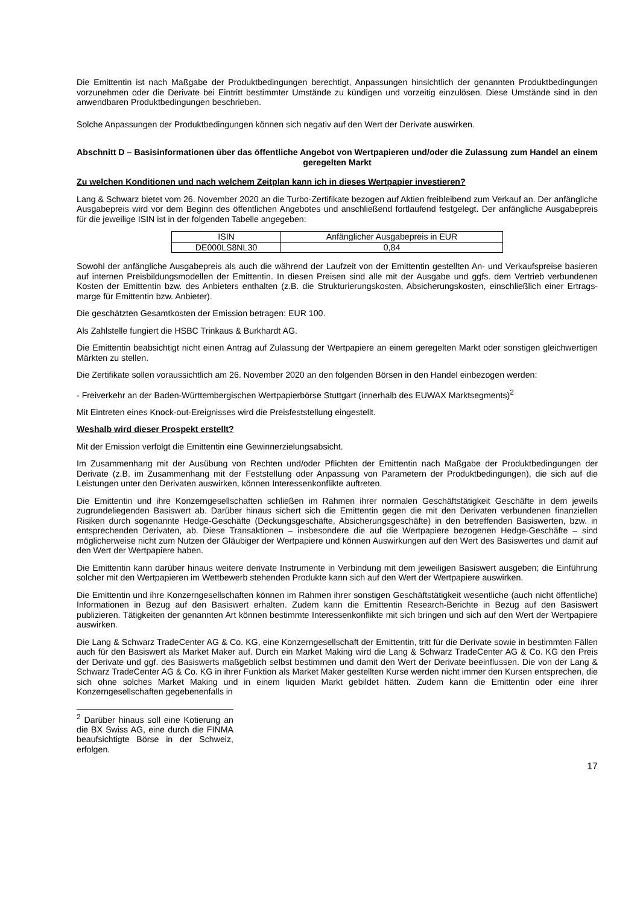Die Emittentin ist nach Maßgabe der Produktbedingungen berechtigt, Anpassungen hinsichtlich der genannten Produktbedingungen vorzunehmen oder die Derivate bei Eintritt bestimmter Umstände zu kündigen und vorzeitig einzulösen. Diese Umstände sind in den anwendbaren Produktbedingungen beschrieben.
Solche Anpassungen der Produktbedingungen können sich negativ auf den Wert der Derivate auswirken.
Abschnitt D – Basisinformationen über das öffentliche Angebot von Wertpapieren und/oder die Zulassung zum Handel an einem geregelten Markt
Zu welchen Konditionen und nach welchem Zeitplan kann ich in dieses Wertpapier investieren?
Lang & Schwarz bietet vom 26. November 2020 an die Turbo-Zertifikate bezogen auf Aktien freibleibend zum Verkauf an. Der anfängliche Ausgabepreis wird vor dem Beginn des öffentlichen Angebotes und anschließend fortlaufend festgelegt. Der anfängliche Ausgabepreis für die jeweilige ISIN ist in der folgenden Tabelle angegeben:
| ISIN | Anfänglicher Ausgabepreis in EUR |
| --- | --- |
| DE000LS8NL30 | 0,84 |
Sowohl der anfängliche Ausgabepreis als auch die während der Laufzeit von der Emittentin gestellten An- und Verkaufspreise basieren auf internen Preisbildungsmodellen der Emittentin. In diesen Preisen sind alle mit der Ausgabe und ggfs. dem Vertrieb verbundenen Kosten der Emittentin bzw. des Anbieters enthalten (z.B. die Strukturierungskosten, Absicherungskosten, einschließlich einer Ertrags-marge für Emittentin bzw. Anbieter).
Die geschätzten Gesamtkosten der Emission betragen: EUR 100.
Als Zahlstelle fungiert die HSBC Trinkaus & Burkhardt AG.
Die Emittentin beabsichtigt nicht einen Antrag auf Zulassung der Wertpapiere an einem geregelten Markt oder sonstigen gleichwertigen Märkten zu stellen.
Die Zertifikate sollen voraussichtlich am 26. November 2020 an den folgenden Börsen in den Handel einbezogen werden:
- Freiverkehr an der Baden-Württembergischen Wertpapierbörse Stuttgart (innerhalb des EUWAX Marktsegments)<sup>2</sup>
Mit Eintreten eines Knock-out-Ereignisses wird die Preisfeststellung eingestellt.
Weshalb wird dieser Prospekt erstellt?
Mit der Emission verfolgt die Emittentin eine Gewinnerzielungsabsicht.
Im Zusammenhang mit der Ausübung von Rechten und/oder Pflichten der Emittentin nach Maßgabe der Produktbedingungen der Derivate (z.B. im Zusammenhang mit der Feststellung oder Anpassung von Parametern der Produktbedingungen), die sich auf die Leistungen unter den Derivaten auswirken, können Interessenkonflikte auftreten.
Die Emittentin und ihre Konzerngesellschaften schließen im Rahmen ihrer normalen Geschäftstätigkeit Geschäfte in dem jeweils zugrundeliegenden Basiswert ab. Darüber hinaus sichert sich die Emittentin gegen die mit den Derivaten verbundenen finanziellen Risiken durch sogenannte Hedge-Geschäfte (Deckungsgeschäfte, Absicherungsgeschäfte) in den betreffenden Basiswerten, bzw. in entsprechenden Derivaten, ab. Diese Transaktionen – insbesondere die auf die Wertpapiere bezogenen Hedge-Geschäfte – sind möglicherweise nicht zum Nutzen der Gläubiger der Wertpapiere und können Auswirkungen auf den Wert des Basiswertes und damit auf den Wert der Wertpapiere haben.
Die Emittentin kann darüber hinaus weitere derivate Instrumente in Verbindung mit dem jeweiligen Basiswert ausgeben; die Einführung solcher mit den Wertpapieren im Wettbewerb stehenden Produkte kann sich auf den Wert der Wertpapiere auswirken.
Die Emittentin und ihre Konzerngesellschaften können im Rahmen ihrer sonstigen Geschäftstätigkeit wesentliche (auch nicht öffentliche) Informationen in Bezug auf den Basiswert erhalten. Zudem kann die Emittentin Research-Berichte in Bezug auf den Basiswert publizieren. Tätigkeiten der genannten Art können bestimmte Interessenkonflikte mit sich bringen und sich auf den Wert der Wertpapiere auswirken.
Die Lang & Schwarz TradeCenter AG & Co. KG, eine Konzerngesellschaft der Emittentin, tritt für die Derivate sowie in bestimmten Fällen auch für den Basiswert als Market Maker auf. Durch ein Market Making wird die Lang & Schwarz TradeCenter AG & Co. KG den Preis der Derivate und ggf. des Basiswerts maßgeblich selbst bestimmen und damit den Wert der Derivate beeinflussen. Die von der Lang & Schwarz TradeCenter AG & Co. KG in ihrer Funktion als Market Maker gestellten Kurse werden nicht immer den Kursen entsprechen, die sich ohne solches Market Making und in einem liquiden Markt gebildet hätten. Zudem kann die Emittentin oder eine ihrer Konzerngesellschaften gegebenenfalls in
<sup>2</sup> Darüber hinaus soll eine Kotierung an die BX Swiss AG, eine durch die FINMA beaufsichtigte Börse in der Schweiz, erfolgen.
17